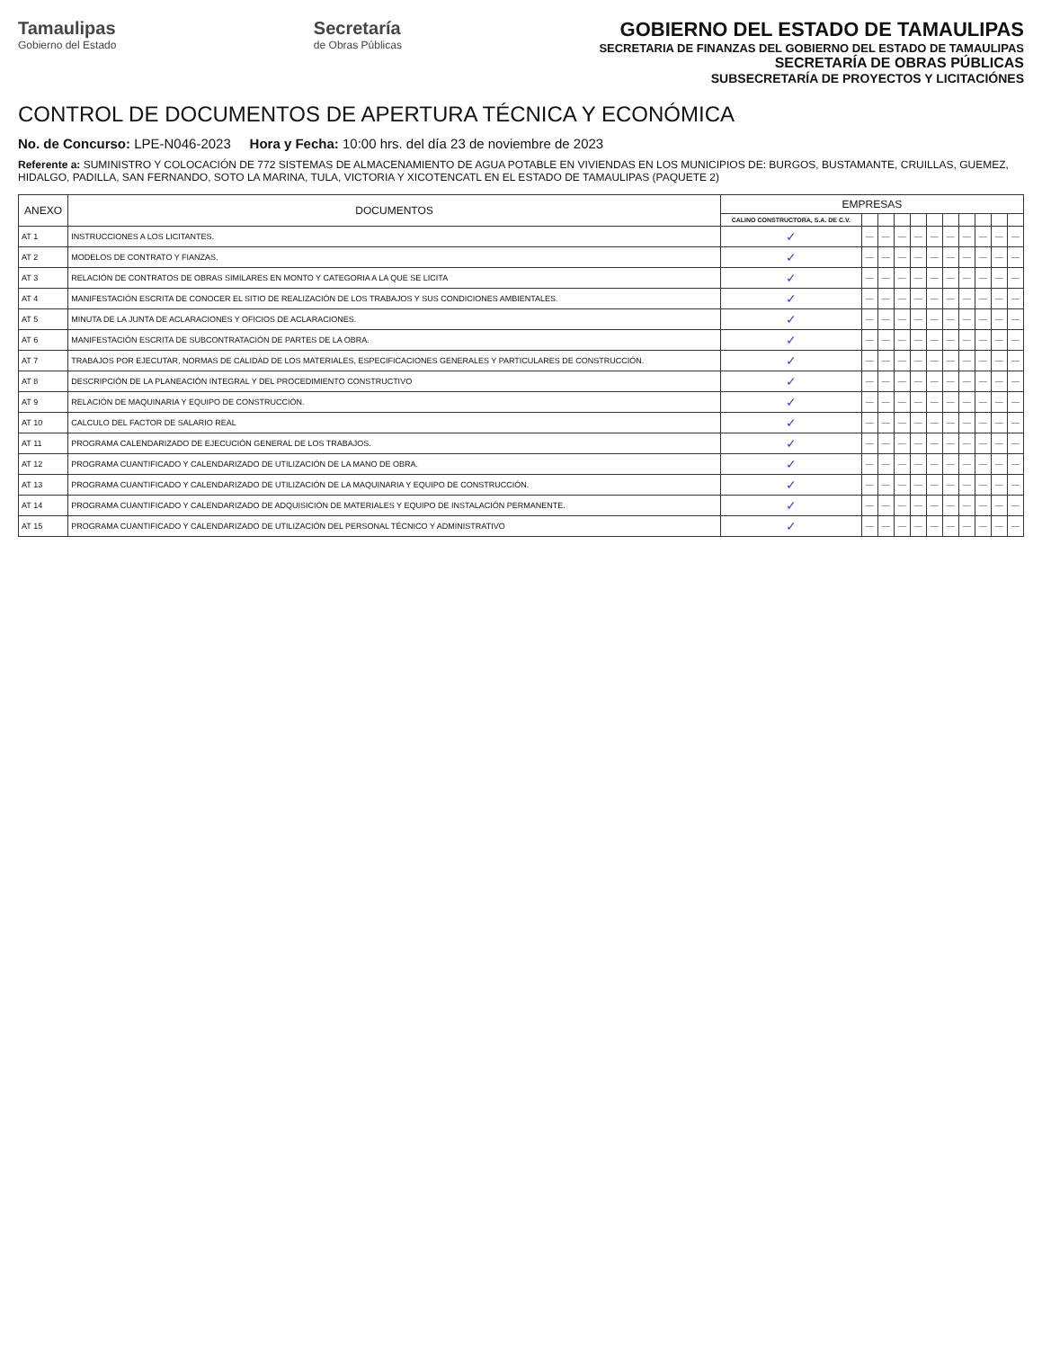Tamaulipas
Gobierno del Estado
Secretaría
de Obras Públicas
GOBIERNO DEL ESTADO DE TAMAULIPAS
SECRETARIA DE FINANZAS DEL GOBIERNO DEL ESTADO DE TAMAULIPAS
SECRETARÍA DE OBRAS PÚBLICAS
SUBSECRETARÍA DE PROYECTOS Y LICITACIÓNES
CONTROL DE DOCUMENTOS DE APERTURA TÉCNICA Y ECONÓMICA
No. de Concurso: LPE-N046-2023 Hora y Fecha: 10:00 hrs. del día 23 de noviembre de 2023
Referente a: SUMINISTRO Y COLOCACIÓN DE 772 SISTEMAS DE ALMACENAMIENTO DE AGUA POTABLE EN VIVIENDAS EN LOS MUNICIPIOS DE: BURGOS, BUSTAMANTE, CRUILLAS, GUEMEZ, HIDALGO, PADILLA, SAN FERNANDO, SOTO LA MARINA, TULA, VICTORIA Y XICOTENCATL EN EL ESTADO DE TAMAULIPAS (PAQUETE 2)
| ANEXO | DOCUMENTOS | EMPRESAS | | | | | | | | | | |
| --- | --- | --- | --- | --- | --- | --- | --- | --- | --- | --- | --- | --- |
| | | CALINO CONSTRUCTORA, S.A. DE C.V. | | | | | | | | | | |
| AT 1 | INSTRUCCIONES A LOS LICITANTES. | ✓ | — | — | — | — | — | — | — | — | — | — |
| AT 2 | MODELOS DE CONTRATO Y FIANZAS. | ✓ | — | — | — | — | — | — | — | — | — | — |
| AT 3 | RELACIÓN DE CONTRATOS DE OBRAS SIMILARES EN MONTO Y CATEGORIA A LA QUE SE LICITA | ✓ | — | — | — | — | — | — | — | — | — | — |
| AT 4 | MANIFESTACIÓN ESCRITA DE CONOCER EL SITIO DE REALIZACIÓN DE LOS TRABAJOS Y SUS CONDICIONES AMBIENTALES. | ✓ | — | — | — | — | — | — | — | — | — | — |
| AT 5 | MINUTA DE LA JUNTA DE ACLARACIONES Y OFICIOS DE ACLARACIONES. | ✓ | — | — | — | — | — | — | — | — | — | — |
| AT 6 | MANIFESTACIÓN ESCRITA DE SUBCONTRATACIÓN DE PARTES DE LA OBRA. | ✓ | — | — | — | — | — | — | — | — | — | — |
| AT 7 | TRABAJOS POR EJECUTAR, NORMAS DE CALIDAD DE LOS MATERIALES, ESPECIFICACIONES GENERALES Y PARTICULARES DE CONSTRUCCIÓN. | ✓ | — | — | — | — | — | — | — | — | — | — |
| AT 8 | DESCRIPCIÓN DE LA PLANEACIÓN INTEGRAL Y DEL PROCEDIMIENTO CONSTRUCTIVO | ✓ | — | — | — | — | — | — | — | — | — | — |
| AT 9 | RELACIÓN DE MAQUINARIA Y EQUIPO DE CONSTRUCCIÓN. | ✓ | — | — | — | — | — | — | — | — | — | — |
| AT 10 | CALCULO DEL FACTOR DE SALARIO REAL | ✓ | — | — | — | — | — | — | — | — | — | — |
| AT 11 | PROGRAMA CALENDARIZADO DE EJECUCIÓN GENERAL DE LOS TRABAJOS. | ✓ | — | — | — | — | — | — | — | — | — | — |
| AT 12 | PROGRAMA CUANTIFICADO Y CALENDARIZADO DE UTILIZACIÓN DE LA MANO DE OBRA. | ✓ | — | — | — | — | — | — | — | — | — | — |
| AT 13 | PROGRAMA CUANTIFICADO Y CALENDARIZADO DE UTILIZACIÓN DE LA MAQUINARIA Y EQUIPO DE CONSTRUCCIÓN. | ✓ | — | — | — | — | — | — | — | — | — | — |
| AT 14 | PROGRAMA CUANTIFICADO Y CALENDARIZADO DE ADQUISICIÓN DE MATERIALES Y EQUIPO DE INSTALACIÓN PERMANENTE. | ✓ | — | — | — | — | — | — | — | — | — | — |
| AT 15 | PROGRAMA CUANTIFICADO Y CALENDARIZADO DE UTILIZACIÓN DEL PERSONAL TÉCNICO Y ADMINISTRATIVO | ✓ | — | — | — | — | — | — | — | — | — | — |